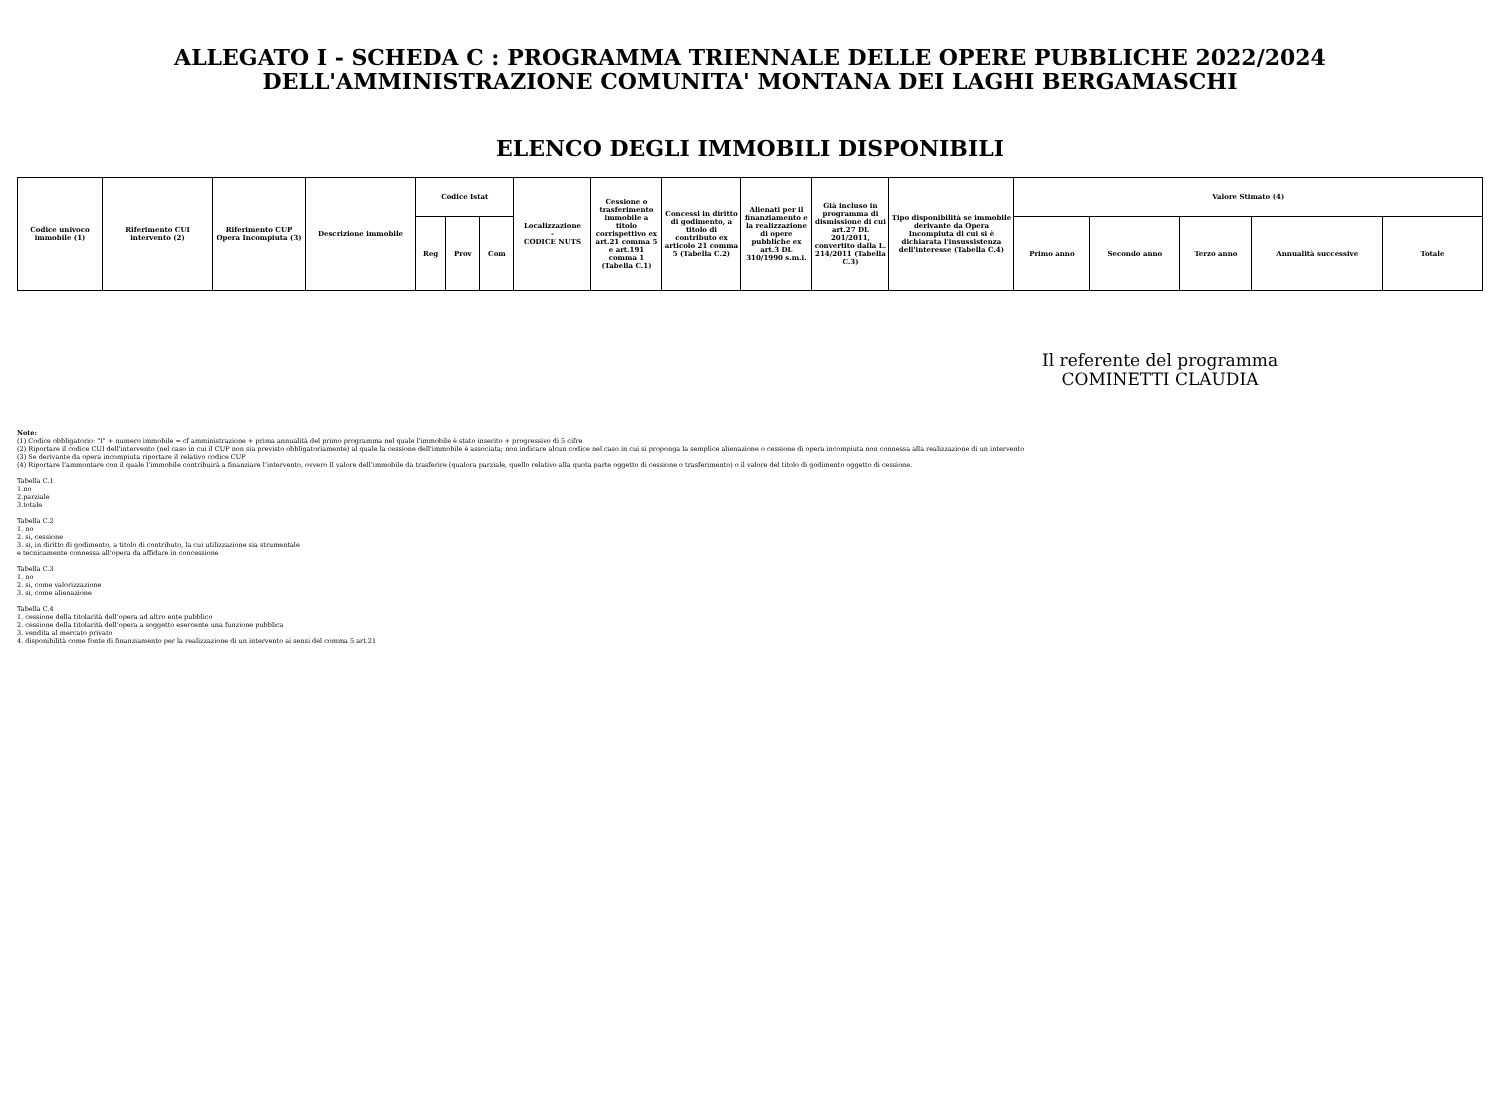ALLEGATO I - SCHEDA C : PROGRAMMA TRIENNALE DELLE OPERE PUBBLICHE 2022/2024
DELL'AMMINISTRAZIONE COMUNITA' MONTANA DEI LAGHI BERGAMASCHI
ELENCO DEGLI IMMOBILI DISPONIBILI
| Codice univoco immobile (1) | Riferimento CUI intervento (2) | Riferimento CUP Opera Incompiuta (3) | Descrizione immobile | Codice Istat | | | Localizzazione - CODICE NUTS | Cessione o trasferimento immobile a titolo corrispettivo ex art.21 comma 5 e art.191 comma 1 (Tabella C.1) | Concessi in diritto di godimento, a titolo di contributo ex articolo 21 comma 5 (Tabella C.2) | Alienati per il finanziamento e la realizzazione di opere pubbliche ex art.3 DL 310/1990 s.m.i. | Già incluso in programma di dismissione di cui art.27 DL 201/2011, convertito dalla L. 214/2011 (Tabella C.3) | Tipo disponibilità se immobile derivante da Opera Incompiuta di cui si è dichiarata l'insussistenza dell'interesse (Tabella C.4) | Valore Stimato (4) | | | | |
| --- | --- | --- | --- | --- | --- | --- | --- | --- | --- | --- | --- | --- | --- | --- | --- | --- | --- |
| | | | | Reg | Prov | Com | | | | | | | Primo anno | Secondo anno | Terzo anno | Annualità successive | Totale |
Il referente del programma
COMINETTI CLAUDIA
Note:
(1) Codice obbligatorio: "I" + numero immobile = cf amministrazione + prima annualità del primo programma nel quale l'immobile è stato inserito + progressivo di 5 cifre
(2) Riportare il codice CUI dell'intervento (nel caso in cui il CUP non sia previsto obbligatoriamente) al quale la cessione dell'immobile è associata; non indicare alcun codice nel caso in cui si proponga la semplice alienazione o cessione di opera incompiuta non connessa alla realizzazione di un intervento
(3) Se derivante da opera incompiuta riportare il relativo codice CUP
(4) Riportare l’ammontare con il quale l’immobile contribuirà a finanziare l’intervento, ovvero Il valore dell’immobile da trasferire (qualora parziale, quello relativo alla quota parte oggetto di cessione o trasferimento) o il valore del titolo di godimento oggetto di cessione.
Tabella C.1
1.no
2.parziale
3.totale
Tabella C.2
1. no
2. si, cessione
3. si, in diritto di godimento, a titolo di contributo, la cui utilizzazione sia strumentale
e tecnicamente connessa all'opera da affidare in concessione
Tabella C.3
1. no
2. si, come valorizzazione
3. si, come alienazione
Tabella C.4
1. cessione della titolarità dell’opera ad altro ente pubblico
2. cessione della titolarità dell’opera a soggetto esercente una funzione pubblica
3. vendita al mercato privato
4. disponibilità come fonte di finanziamento per la realizzazione di un intervento ai sensi del comma 5 art.21